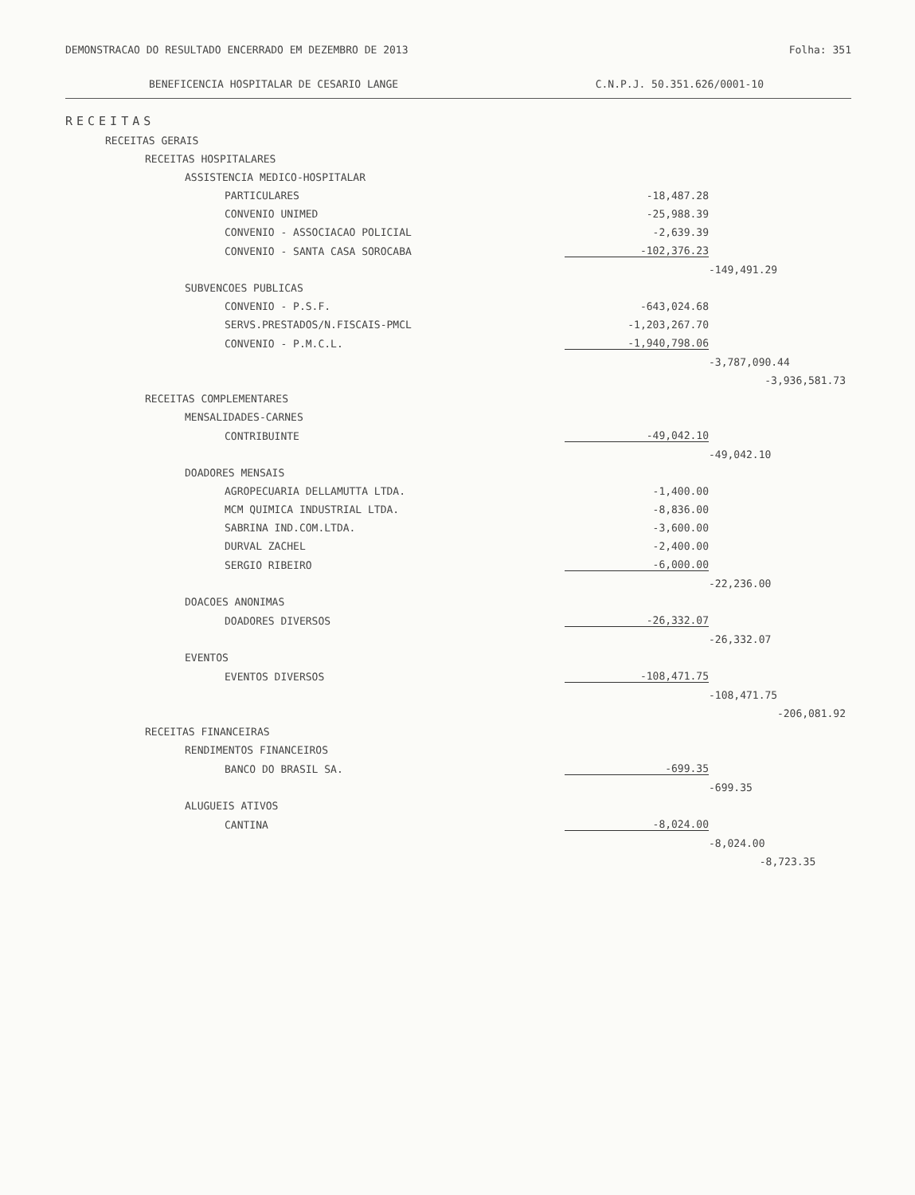DEMONSTRACAO DO RESULTADO ENCERRADO EM DEZEMBRO DE 2013
Folha: 351
BENEFICENCIA HOSPITALAR DE CESARIO LANGE
C.N.P.J. 50.351.626/0001-10
| RECEITAS | | | |
| RECEITAS GERAIS | | | |
| RECEITAS HOSPITALARES | | | |
| ASSISTENCIA MEDICO-HOSPITALAR | | | |
| PARTICULARES | -18,487.28 | | |
| CONVENIO UNIMED | -25,988.39 | | |
| CONVENIO - ASSOCIACAO POLICIAL | -2,639.39 | | |
| CONVENIO - SANTA CASA SOROCABA | -102,376.23 | | |
| | | -149,491.29 | |
| SUBVENCOES PUBLICAS | | | |
| CONVENIO - P.S.F. | -643,024.68 | | |
| SERVS.PRESTADOS/N.FISCAIS-PMCL | -1,203,267.70 | | |
| CONVENIO - P.M.C.L. | -1,940,798.06 | | |
| | | -3,787,090.44 | |
| | | | -3,936,581.73 |
| RECEITAS COMPLEMENTARES | | | |
| MENSALIDADES-CARNES | | | |
| CONTRIBUINTE | -49,042.10 | | |
| | | -49,042.10 | |
| DOADORES MENSAIS | | | |
| AGROPECUARIA DELLAMUTTA LTDA. | -1,400.00 | | |
| MCM QUIMICA INDUSTRIAL LTDA. | -8,836.00 | | |
| SABRINA IND.COM.LTDA. | -3,600.00 | | |
| DURVAL ZACHEL | -2,400.00 | | |
| SERGIO RIBEIRO | -6,000.00 | | |
| | | -22,236.00 | |
| DOACOES ANONIMAS | | | |
| DOADORES DIVERSOS | -26,332.07 | | |
| | | -26,332.07 | |
| EVENTOS | | | |
| EVENTOS DIVERSOS | -108,471.75 | | |
| | | -108,471.75 | |
| | | | -206,081.92 |
| RECEITAS FINANCEIRAS | | | |
| RENDIMENTOS FINANCEIROS | | | |
| BANCO DO BRASIL SA. | -699.35 | | |
| | | -699.35 | |
| ALUGUEIS ATIVOS | | | |
| CANTINA | -8,024.00 | | |
| | | -8,024.00 | |
| | | | -8,723.35 |